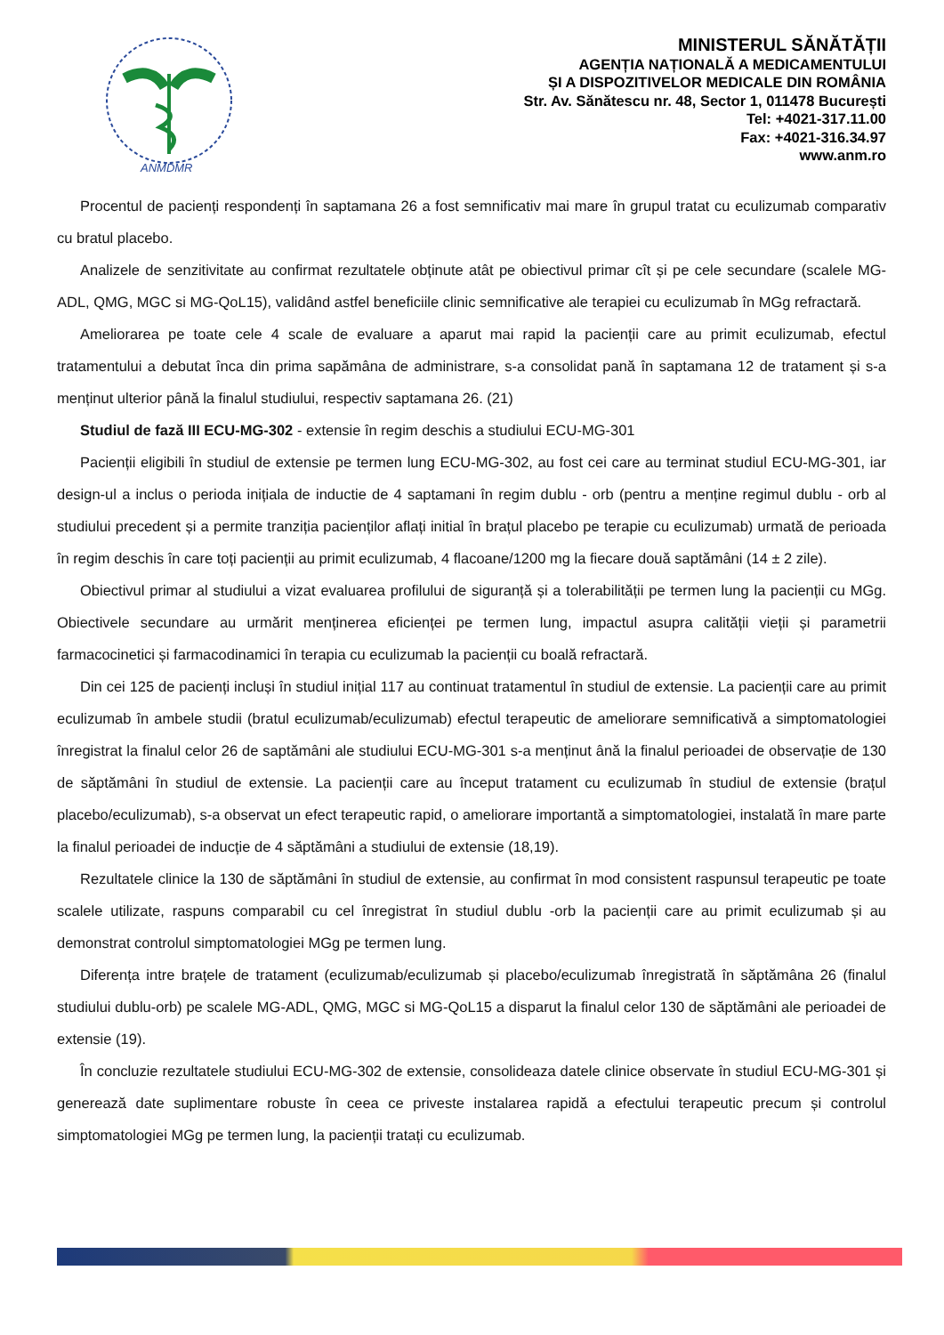ANMDMR
MINISTERUL SĂNĂTĂȚII
AGENȚIA NAȚIONALĂ A MEDICAMENTULUI
ȘI A DISPOZITIVELOR MEDICALE DIN ROMÂNIA
Str. Av. Sănătescu nr. 48, Sector 1, 011478 București
Tel: +4021-317.11.00
Fax: +4021-316.34.97
www.anm.ro
Procentul de pacienți respondenți în saptamana 26 a fost semnificativ mai mare în grupul tratat cu eculizumab comparativ cu bratul placebo.
Analizele de senzitivitate au confirmat rezultatele obținute atât pe obiectivul primar cît și pe cele secundare (scalele MG-ADL, QMG, MGC si MG-QoL15), validând astfel beneficiile clinic semnificative ale terapiei cu eculizumab în MGg refractară.
Ameliorarea pe toate cele 4 scale de evaluare a aparut mai rapid la pacienții care au primit eculizumab, efectul tratamentului a debutat înca din prima sapămâna de administrare, s-a consolidat pană în saptamana 12 de tratament și s-a menținut ulterior până la finalul studiului, respectiv saptamana 26. (21)
Studiul de fază III ECU-MG-302 - extensie în regim deschis a studiului ECU-MG-301
Pacienții eligibili în studiul de extensie pe termen lung ECU-MG-302, au fost cei care au terminat studiul ECU-MG-301, iar design-ul a inclus o perioda inițiala de inductie de 4 saptamani în regim dublu - orb (pentru a menține regimul dublu - orb al studiului precedent și a permite tranziția pacienților aflați initial în brațul placebo pe terapie cu eculizumab) urmată de perioada în regim deschis în care toți pacienții au primit eculizumab, 4 flacoane/1200 mg la fiecare două saptămâni (14 ± 2 zile).
Obiectivul primar al studiului a vizat evaluarea profilului de siguranță și a tolerabilității pe termen lung la pacienții cu MGg. Obiectivele secundare au urmărit menținerea eficienței pe termen lung, impactul asupra calității vieții și parametrii farmacocinetici și farmacodinamici în terapia cu eculizumab la pacienții cu boală refractară.
Din cei 125 de pacienți incluși în studiul inițial 117 au continuat tratamentul în studiul de extensie. La pacienții care au primit eculizumab în ambele studii (bratul eculizumab/eculizumab) efectul terapeutic de ameliorare semnificativă a simptomatologiei înregistrat la finalul celor 26 de saptămâni ale studiului ECU-MG-301 s-a menținut ână la finalul perioadei de observație de 130 de săptămâni în studiul de extensie. La pacienții care au început tratament cu eculizumab în studiul de extensie (brațul placebo/eculizumab), s-a observat un efect terapeutic rapid, o ameliorare importantă a simptomatologiei, instalată în mare parte la finalul perioadei de inducție de 4 săptămâni a studiului de extensie (18,19).
Rezultatele clinice la 130 de săptămâni în studiul de extensie, au confirmat în mod consistent raspunsul terapeutic pe toate scalele utilizate, raspuns comparabil cu cel înregistrat în studiul dublu -orb la pacienții care au primit eculizumab și au demonstrat controlul simptomatologiei MGg pe termen lung.
Diferența intre brațele de tratament (eculizumab/eculizumab și placebo/eculizumab înregistrată în săptămâna 26 (finalul studiului dublu-orb) pe scalele MG-ADL, QMG, MGC si MG-QoL15 a disparut la finalul celor 130 de săptămâni ale perioadei de extensie (19).
În concluzie rezultatele studiului ECU-MG-302 de extensie, consolideaza datele clinice observate în studiul ECU-MG-301 și generează date suplimentare robuste în ceea ce priveste instalarea rapidă a efectului terapeutic precum și controlul simptomatologiei MGg pe termen lung, la pacienții tratați cu eculizumab.